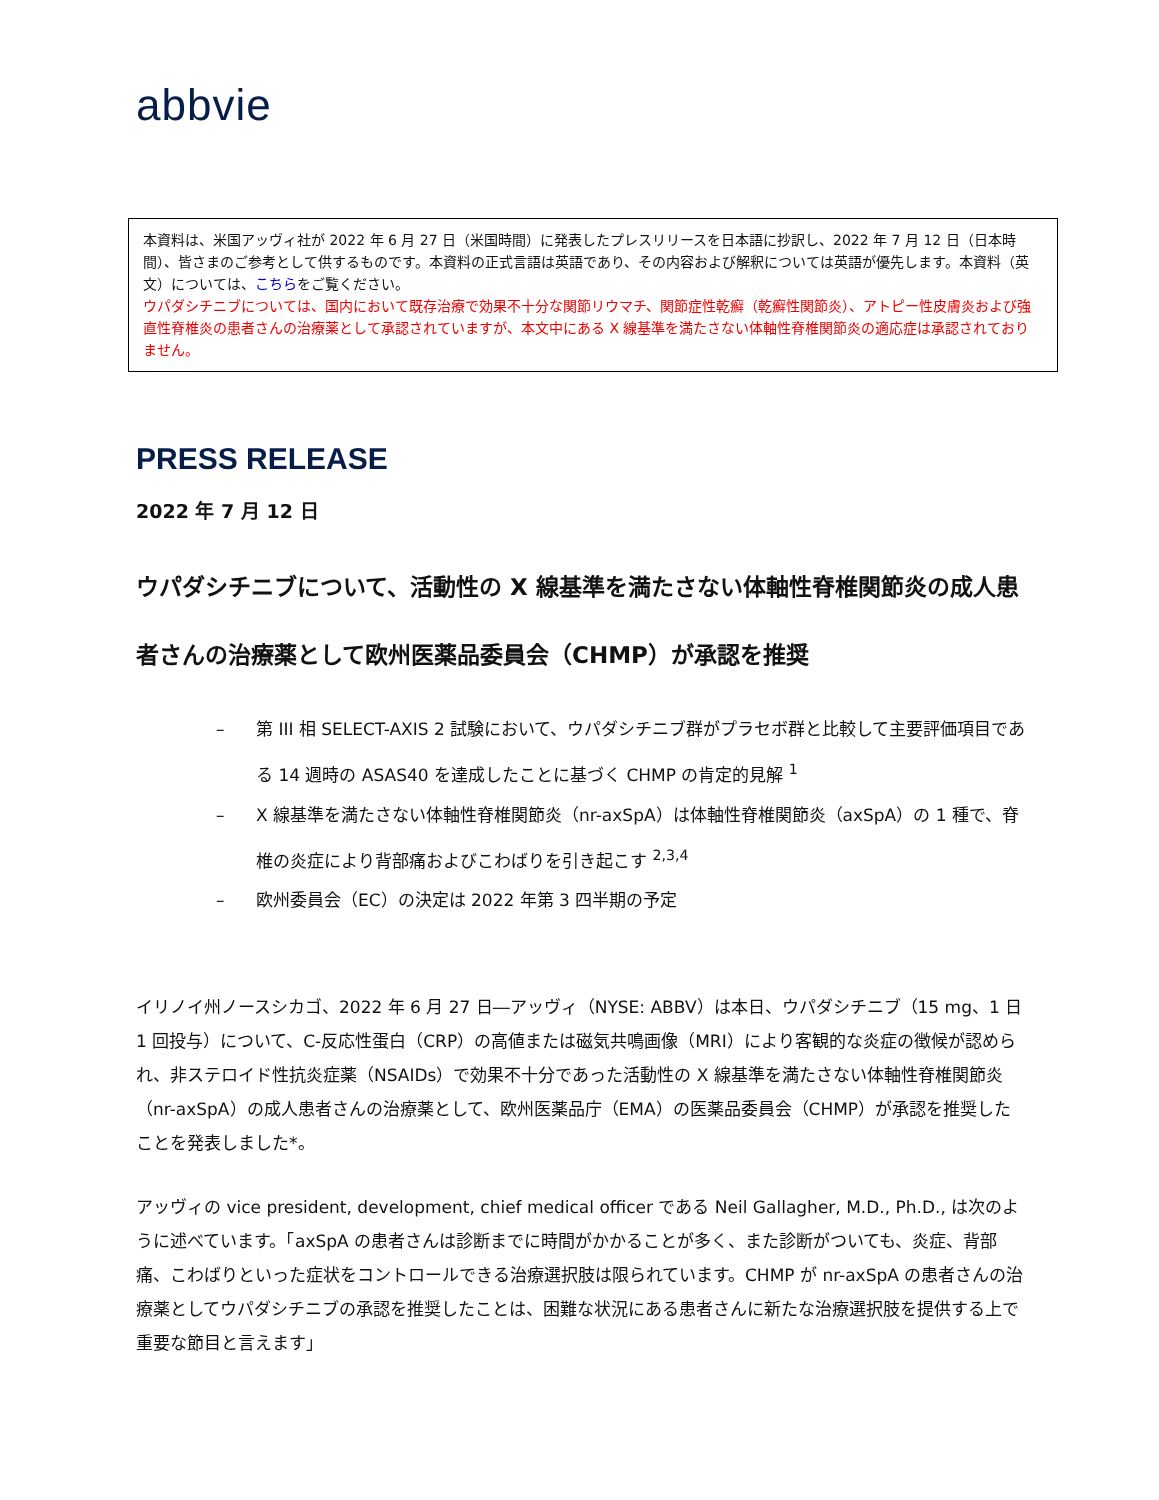abbvie
本資料は、米国アッヴィ社が 2022 年 6 月 27 日（米国時間）に発表したプレスリリースを日本語に抄訳し、2022 年 7 月 12 日（日本時間）、皆さまのご参考として供するものです。本資料の正式言語は英語であり、その内容および解釈については英語が優先します。本資料（英文）については、こちらをご覧ください。
ウパダシチニブについては、国内において既存治療で効果不十分な関節リウマチ、関節症性乾癬（乾癬性関節炎）、アトピー性皮膚炎および強直性脊椎炎の患者さんの治療薬として承認されていますが、本文中にある X 線基準を満たさない体軸性脊椎関節炎の適応症は承認されておりません。
PRESS RELEASE
2022 年 7 月 12 日
ウパダシチニブについて、活動性の X 線基準を満たさない体軸性脊椎関節炎の成人患者さんの治療薬として欧州医薬品委員会（CHMP）が承認を推奨
– 第 III 相 SELECT-AXIS 2 試験において、ウパダシチニブ群がプラセボ群と比較して主要評価項目である 14 週時の ASAS40 を達成したことに基づく CHMP の肯定的見解 <sup>1</sup>
– X 線基準を満たさない体軸性脊椎関節炎（nr-axSpA）は体軸性脊椎関節炎（axSpA）の 1 種で、脊椎の炎症により背部痛およびこわばりを引き起こす <sup>2,3,4</sup>
– 欧州委員会（EC）の決定は 2022 年第 3 四半期の予定
イリノイ州ノースシカゴ、2022 年 6 月 27 日―アッヴィ（NYSE: ABBV）は本日、ウパダシチニブ（15 mg、1 日 1 回投与）について、C-反応性蛋白（CRP）の高値または磁気共鳴画像（MRI）により客観的な炎症の徴候が認められ、非ステロイド性抗炎症薬（NSAIDs）で効果不十分であった活動性の X 線基準を満たさない体軸性脊椎関節炎（nr-axSpA）の成人患者さんの治療薬として、欧州医薬品庁（EMA）の医薬品委員会（CHMP）が承認を推奨したことを発表しました*。
アッヴィの vice president, development, chief medical officer である Neil Gallagher, M.D., Ph.D., は次のように述べています。「axSpA の患者さんは診断までに時間がかかることが多く、また診断がついても、炎症、背部痛、こわばりといった症状をコントロールできる治療選択肢は限られています。CHMP が nr-axSpA の患者さんの治療薬としてウパダシチニブの承認を推奨したことは、困難な状況にある患者さんに新たな治療選択肢を提供する上で重要な節目と言えます」